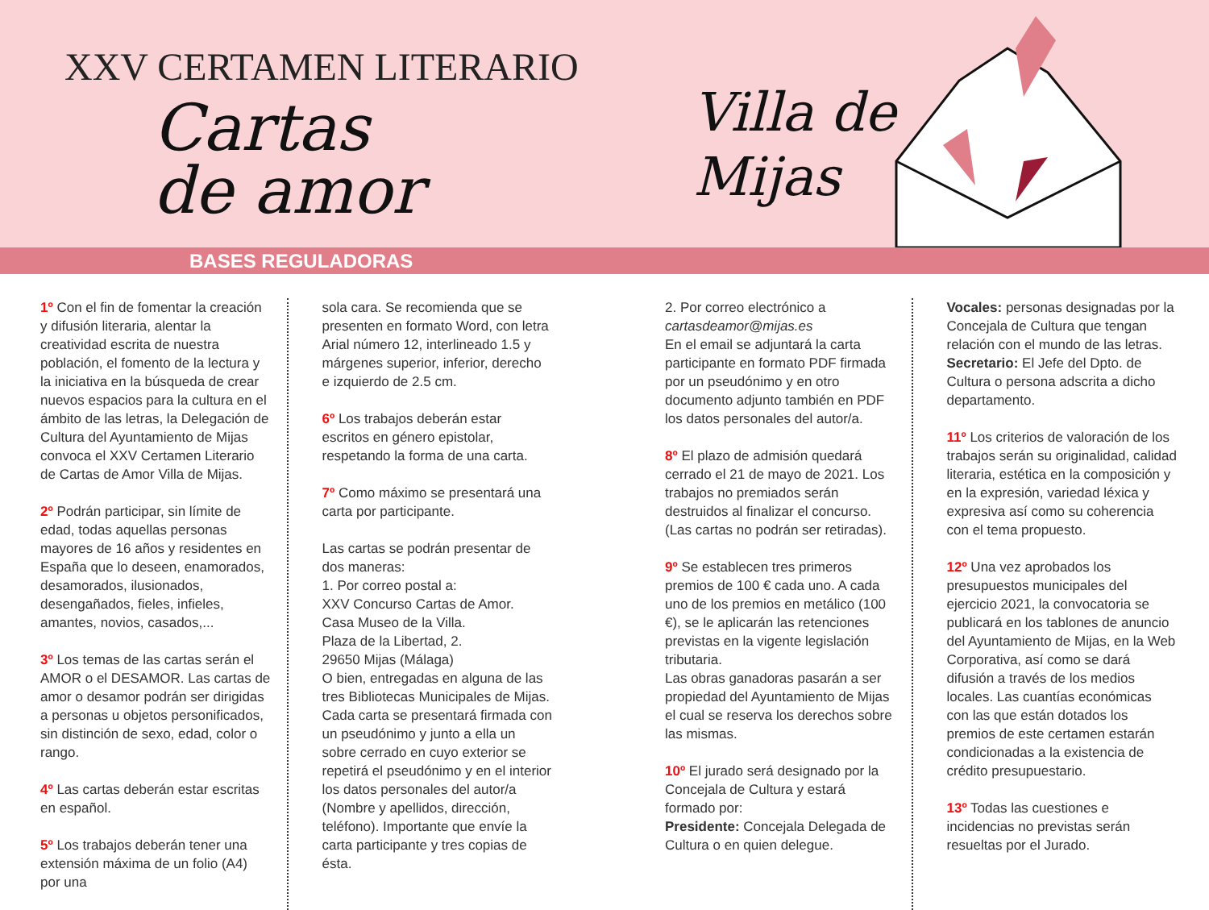XXV CERTAMEN LITERARIO
Cartas
de amor
Villa de
Mijas
BASES REGULADORAS
1º Con el fin de fomentar la creación y difusión literaria, alentar la creatividad escrita de nuestra población, el fomento de la lectura y la iniciativa en la búsqueda de crear nuevos espacios para la cultura en el ámbito de las letras, la Delegación de Cultura del Ayuntamiento de Mijas convoca el XXV Certamen Literario de Cartas de Amor Villa de Mijas.
2º Podrán participar, sin límite de edad, todas aquellas personas mayores de 16 años y residentes en España que lo deseen, enamorados, desamorados, ilusionados, desengañados, fieles, infieles, amantes, novios, casados,...
3º Los temas de las cartas serán el AMOR o el DESAMOR. Las cartas de amor o desamor podrán ser dirigidas a personas u objetos personificados, sin distinción de sexo, edad, color o rango.
4º Las cartas deberán estar escritas en español.
5º Los trabajos deberán tener una extensión máxima de un folio (A4) por una
sola cara. Se recomienda que se presenten en formato Word, con letra Arial número 12, interlineado 1.5 y márgenes superior, inferior, derecho e izquierdo de 2.5 cm.
6º Los trabajos deberán estar escritos en género epistolar, respetando la forma de una carta.
7º Como máximo se presentará una carta por participante.
Las cartas se podrán presentar de dos maneras:
1. Por correo postal a:
XXV Concurso Cartas de Amor.
Casa Museo de la Villa.
Plaza de la Libertad, 2.
29650 Mijas (Málaga)
O bien, entregadas en alguna de las tres Bibliotecas Municipales de Mijas.
Cada carta se presentará firmada con un pseudónimo y junto a ella un sobre cerrado en cuyo exterior se repetirá el pseudónimo y en el interior los datos personales del autor/a (Nombre y apellidos, dirección, teléfono). Importante que envíe la carta participante y tres copias de ésta.
2. Por correo electrónico a
cartasdeamor@mijas.es
En el email se adjuntará la carta participante en formato PDF firmada por un pseudónimo y en otro documento adjunto también en PDF los datos personales del autor/a.
8º El plazo de admisión quedará cerrado el 21 de mayo de 2021. Los trabajos no premiados serán destruidos al finalizar el concurso. (Las cartas no podrán ser retiradas).
9º Se establecen tres primeros premios de 100 € cada uno. A cada uno de los premios en metálico (100 €), se le aplicarán las retenciones previstas en la vigente legislación tributaria.
Las obras ganadoras pasarán a ser propiedad del Ayuntamiento de Mijas el cual se reserva los derechos sobre las mismas.
10º El jurado será designado por la Concejala de Cultura y estará formado por:
Presidente: Concejala Delegada de Cultura o en quien delegue.
Vocales: personas designadas por la Concejala de Cultura que tengan relación con el mundo de las letras.
Secretario: El Jefe del Dpto. de Cultura o persona adscrita a dicho departamento.
11º Los criterios de valoración de los trabajos serán su originalidad, calidad literaria, estética en la composición y en la expresión, variedad léxica y expresiva así como su coherencia con el tema propuesto.
12º Una vez aprobados los presupuestos municipales del ejercicio 2021, la convocatoria se publicará en los tablones de anuncio del Ayuntamiento de Mijas, en la Web Corporativa, así como se dará difusión a través de los medios locales. Las cuantías económicas con las que están dotados los premios de este certamen estarán condicionadas a la existencia de crédito presupuestario.
13º Todas las cuestiones e incidencias no previstas serán resueltas por el Jurado.